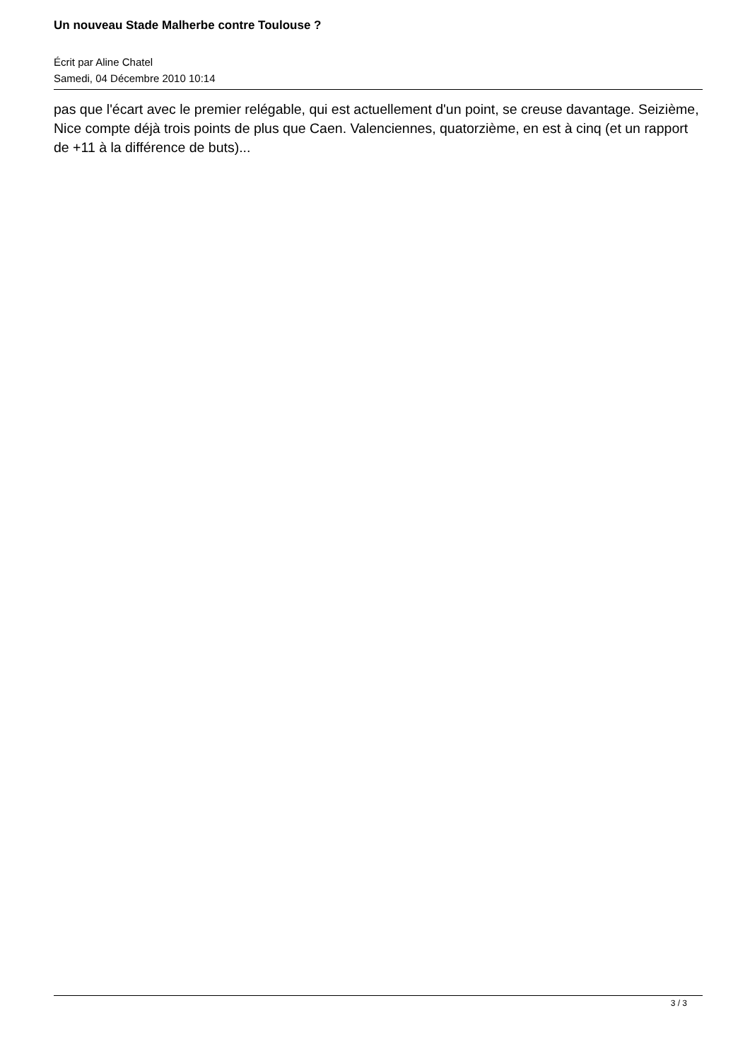Un nouveau Stade Malherbe contre Toulouse ?
Écrit par Aline Chatel
Samedi, 04 Décembre 2010 10:14
pas que l'écart avec le premier relégable, qui est actuellement d'un point, se creuse davantage. Seizième, Nice compte déjà trois points de plus que Caen. Valenciennes, quatorzième, en est à cinq (et un rapport de +11 à la différence de buts)...
3 / 3